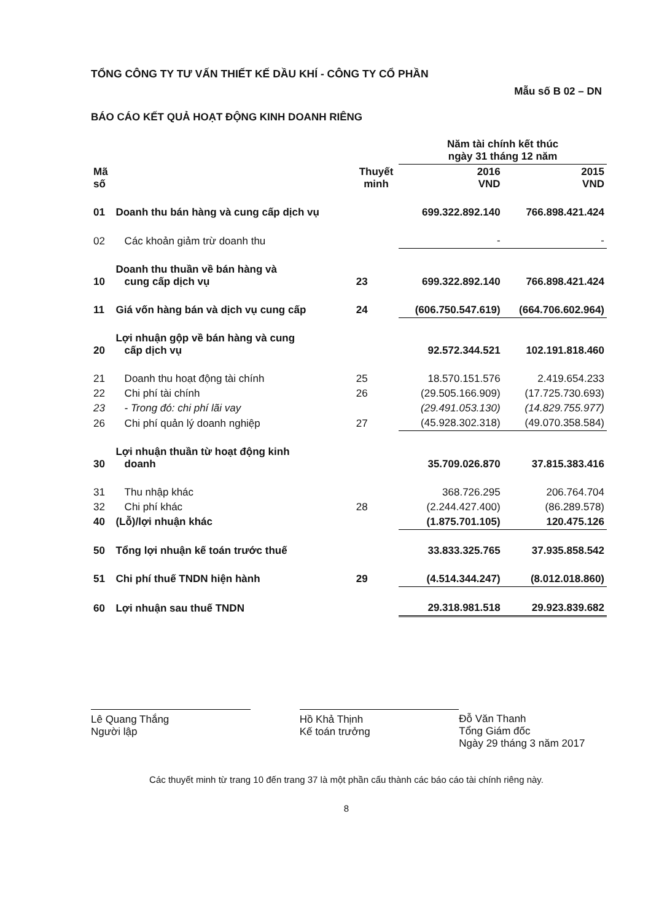TỔNG CÔNG TY TƯ VẤN THIẾT KẾ DẦU KHÍ - CÔNG TY CỔ PHẦN
Mẫu số B 02 – DN
BÁO CÁO KẾT QUẢ HOẠT ĐỘNG KINH DOANH RIÊNG
| | | | Năm tài chính kết thúc ngày 31 tháng 12 năm | |
| --- | --- | --- | --- | --- |
| Mã số | | Thuyết minh | 2016 VND | 2015 VND |
| 01 | Doanh thu bán hàng và cung cấp dịch vụ | | 699.322.892.140 | 766.898.421.424 |
| 02 | Các khoản giảm trừ doanh thu | | - | - |
| 10 | Doanh thu thuần về bán hàng và cung cấp dịch vụ | 23 | 699.322.892.140 | 766.898.421.424 |
| 11 | Giá vốn hàng bán và dịch vụ cung cấp | 24 | (606.750.547.619) | (664.706.602.964) |
| 20 | Lợi nhuận gộp về bán hàng và cung cấp dịch vụ | | 92.572.344.521 | 102.191.818.460 |
| 21 | Doanh thu hoạt động tài chính | 25 | 18.570.151.576 | 2.419.654.233 |
| 22 | Chi phí tài chính | 26 | (29.505.166.909) | (17.725.730.693) |
| 23 | - Trong đó: chi phí lãi vay | | (29.491.053.130) | (14.829.755.977) |
| 26 | Chi phí quản lý doanh nghiệp | 27 | (45.928.302.318) | (49.070.358.584) |
| 30 | Lợi nhuận thuần từ hoạt động kinh doanh | | 35.709.026.870 | 37.815.383.416 |
| 31 | Thu nhập khác | | 368.726.295 | 206.764.704 |
| 32 | Chi phí khác | 28 | (2.244.427.400) | (86.289.578) |
| 40 | (Lỗ)/lợi nhuận khác | | (1.875.701.105) | 120.475.126 |
| 50 | Tổng lợi nhuận kế toán trước thuế | | 33.833.325.765 | 37.935.858.542 |
| 51 | Chi phí thuế TNDN hiện hành | 29 | (4.514.344.247) | (8.012.018.860) |
| 60 | Lợi nhuận sau thuế TNDN | | 29.318.981.518 | 29.923.839.682 |
Lê Quang Thắng
Người lập
Hồ Khả Thịnh
Kế toán trưởng
Đỗ Văn Thanh
Tổng Giám đốc
Ngày 29 tháng 3 năm 2017
Các thuyết minh từ trang 10 đến trang 37 là một phần cấu thành các báo cáo tài chính riêng này.
8